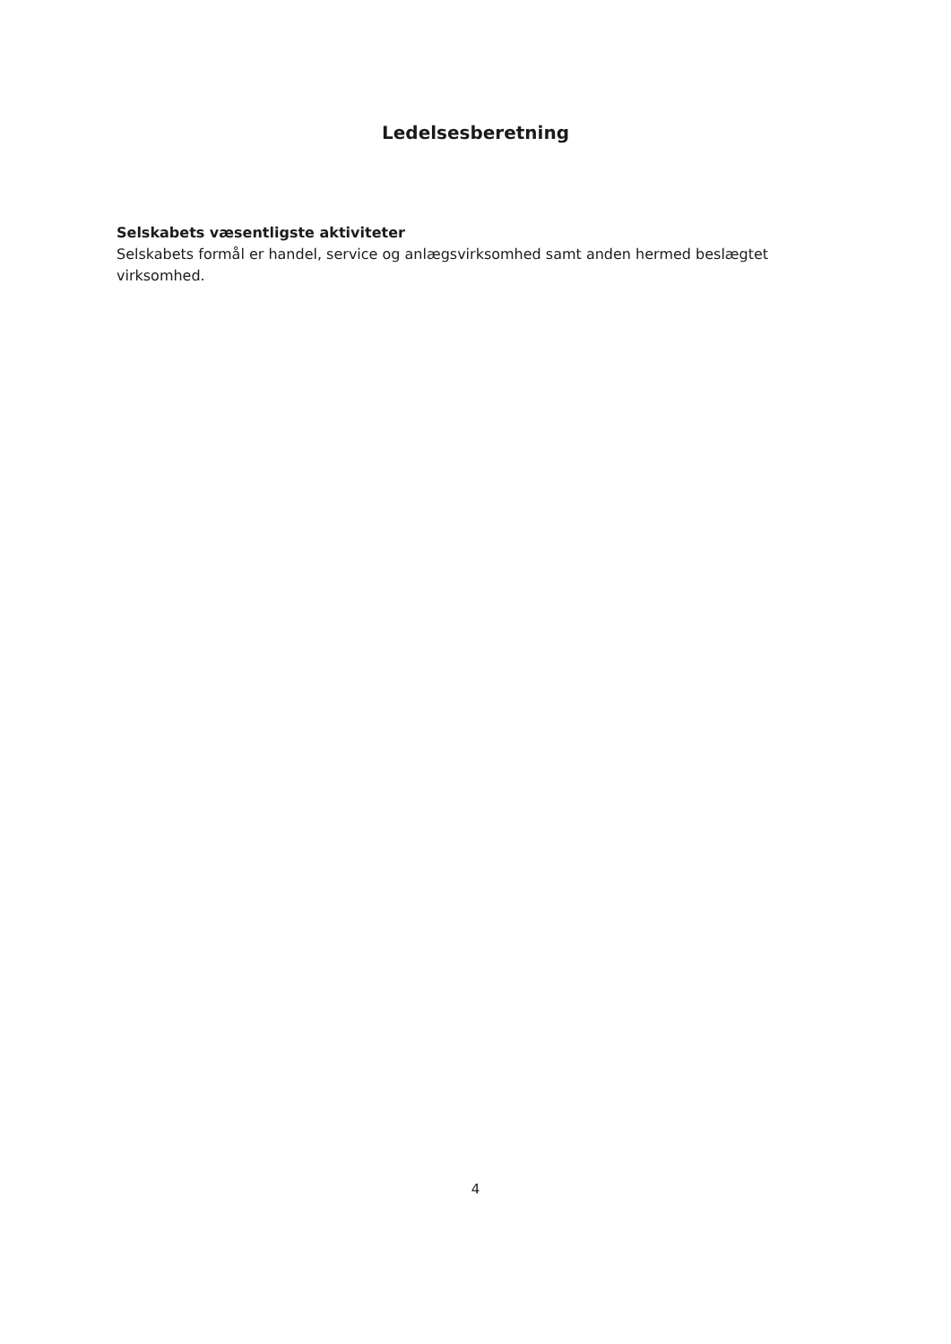Ledelsesberetning
Selskabets væsentligste aktiviteter
Selskabets formål er handel, service og anlægsvirksomhed samt anden hermed beslægtet virksomhed.
4